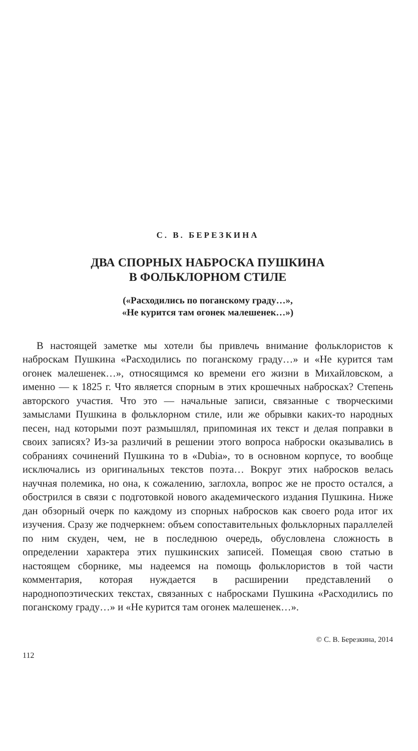С. В. БЕРЕЗКИНА
ДВА СПОРНЫХ НАБРОСКА ПУШКИНА
В ФОЛЬКЛОРНОМ СТИЛЕ
(«Расходились по поганскому граду…»,
«Не курится там огонек малешенек…»)
В настоящей заметке мы хотели бы привлечь внимание фольклористов к наброскам Пушкина «Расходились по поганскому граду…» и «Не курится там огонек малешенек…», относящимся ко времени его жизни в Михайловском, а именно — к 1825 г. Что является спорным в этих крошечных набросках? Степень авторского участия. Что это — начальные записи, связанные с творческими замыслами Пушкина в фольклорном стиле, или же обрывки каких-то народных песен, над которыми поэт размышлял, припоминая их текст и делая поправки в своих записях? Из-за различий в решении этого вопроса наброски оказывались в собраниях сочинений Пушкина то в «Dubia», то в основном корпусе, то вообще исключались из оригинальных текстов поэта… Вокруг этих набросков велась научная полемика, но она, к сожалению, заглохла, вопрос же не просто остался, а обострился в связи с подготовкой нового академического издания Пушкина. Ниже дан обзорный очерк по каждому из спорных набросков как своего рода итог их изучения. Сразу же подчеркнем: объем сопоставительных фольклорных параллелей по ним скуден, чем, не в последнюю очередь, обусловлена сложность в определении характера этих пушкинских записей. Помещая свою статью в настоящем сборнике, мы надеемся на помощь фольклористов в той части комментария, которая нуждается в расширении представлений о народнопоэтических текстах, связанных с набросками Пушкина «Расходились по поганскому граду…» и «Не курится там огонек малешенек…».
© С. В. Березкина, 2014
112